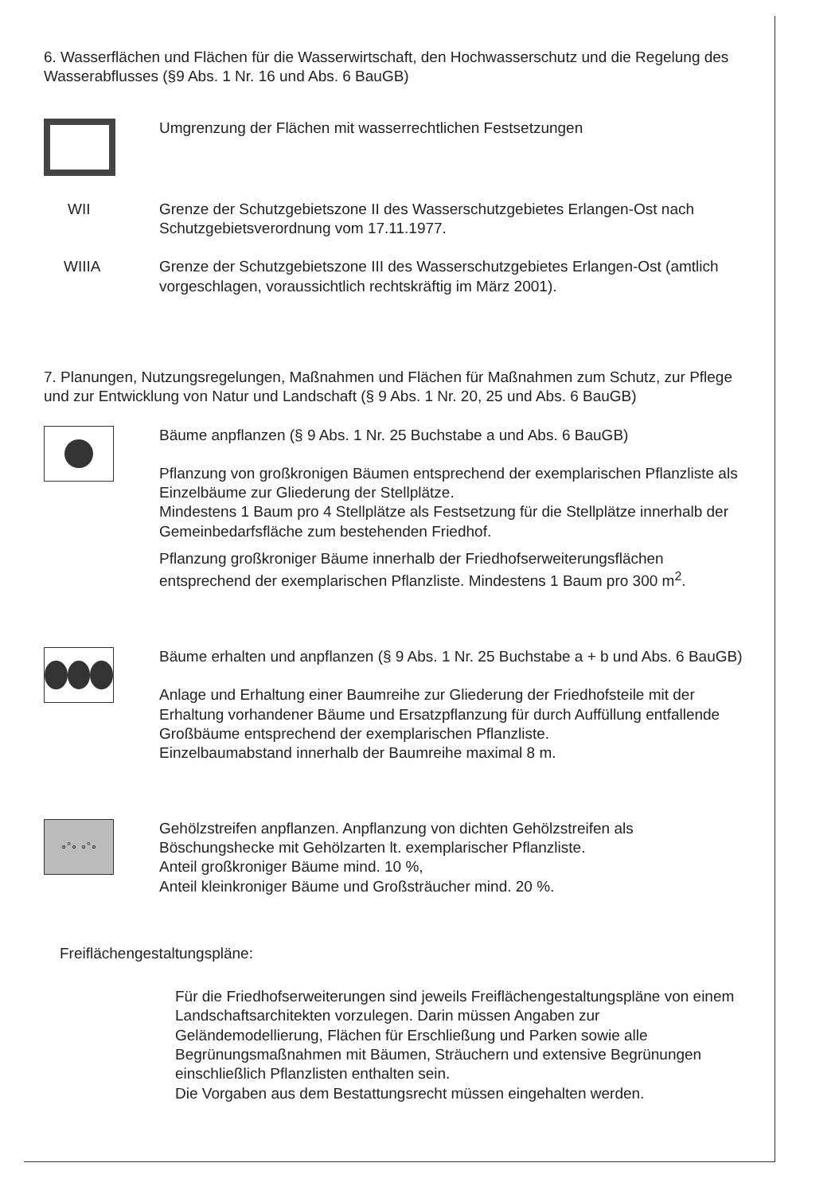6. Wasserflächen und Flächen für die Wasserwirtschaft, den Hochwasserschutz und die Regelung des Wasserabflusses (§9 Abs. 1 Nr. 16 und Abs. 6 BauGB)
Umgrenzung der Flächen mit wasserrechtlichen Festsetzungen
WII Grenze der Schutzgebietszone II des Wasserschutzgebietes Erlangen-Ost nach Schutzgebietsverordnung vom 17.11.1977.
WIIIA Grenze der Schutzgebietszone III des Wasserschutzgebietes Erlangen-Ost (amtlich vorgeschlagen, voraussichtlich rechtskräftig im März 2001).
7. Planungen, Nutzungsregelungen, Maßnahmen und Flächen für Maßnahmen zum Schutz, zur Pflege und zur Entwicklung von Natur und Landschaft (§ 9 Abs. 1 Nr. 20, 25 und Abs. 6 BauGB)
Bäume anpflanzen (§ 9 Abs. 1 Nr. 25 Buchstabe a und Abs. 6 BauGB)
Pflanzung von großkronigen Bäumen entsprechend der exemplarischen Pflanzliste als Einzelbäume zur Gliederung der Stellplätze.
Mindestens 1 Baum pro 4 Stellplätze als Festsetzung für die Stellplätze innerhalb der Gemeinbedarfsfläche zum bestehenden Friedhof.
Pflanzung großkroniger Bäume innerhalb der Friedhofserweiterungsflächen entsprechend der exemplarischen Pflanzliste. Mindestens 1 Baum pro 300 m<sup>2</sup>.
Bäume erhalten und anpflanzen (§ 9 Abs. 1 Nr. 25 Buchstabe a + b und Abs. 6 BauGB)
Anlage und Erhaltung einer Baumreihe zur Gliederung der Friedhofsteile mit der Erhaltung vorhandener Bäume und Ersatzpflanzung für durch Auffüllung entfallende Großbäume entsprechend der exemplarischen Pflanzliste.
Einzelbaumabstand innerhalb der Baumreihe maximal 8 m.
∘°∘ ∘°∘
Gehölzstreifen anpflanzen. Anpflanzung von dichten Gehölzstreifen als Böschungshecke mit Gehölzarten lt. exemplarischer Pflanzliste.
Anteil großkroniger Bäume mind. 10 %,
Anteil kleinkroniger Bäume und Großsträucher mind. 20 %.
Freiflächengestaltungspläne:
Für die Friedhofserweiterungen sind jeweils Freiflächengestaltungspläne von einem Landschaftsarchitekten vorzulegen. Darin müssen Angaben zur Geländemodellierung, Flächen für Erschließung und Parken sowie alle Begrünungsmaßnahmen mit Bäumen, Sträuchern und extensive Begrünungen einschließlich Pflanzlisten enthalten sein.
Die Vorgaben aus dem Bestattungsrecht müssen eingehalten werden.